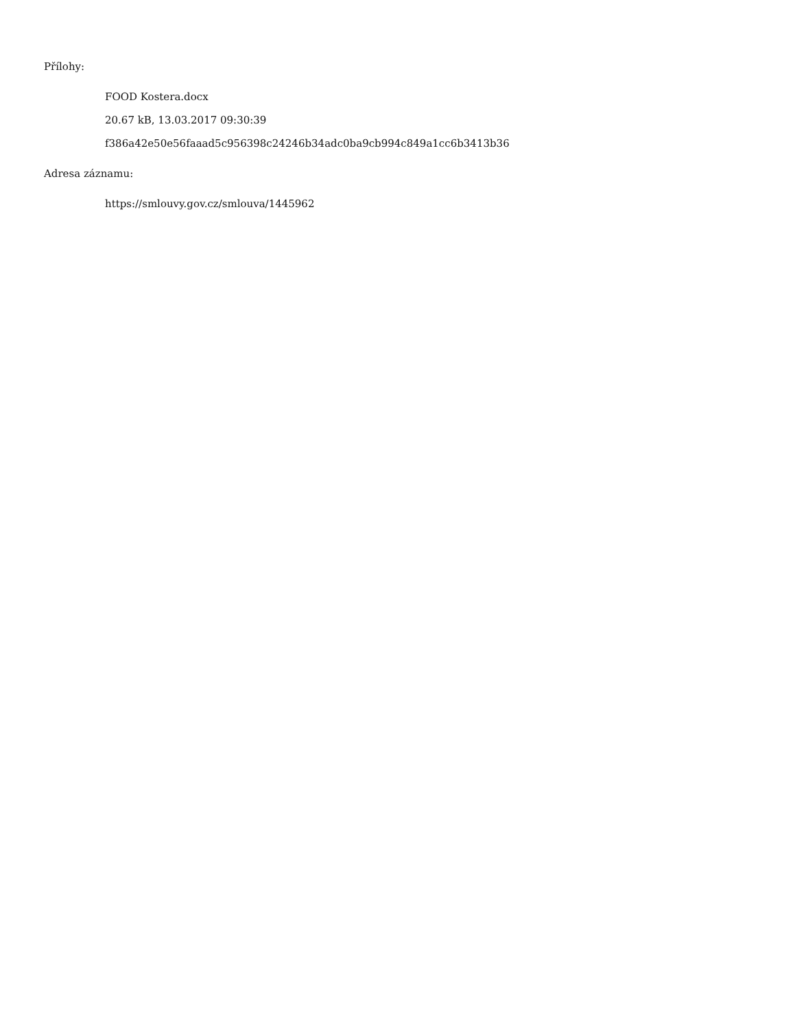Přílohy:
FOOD Kostera.docx
20.67 kB, 13.03.2017 09:30:39
f386a42e50e56faaad5c956398c24246b34adc0ba9cb994c849a1cc6b3413b36
Adresa záznamu:
https://smlouvy.gov.cz/smlouva/1445962